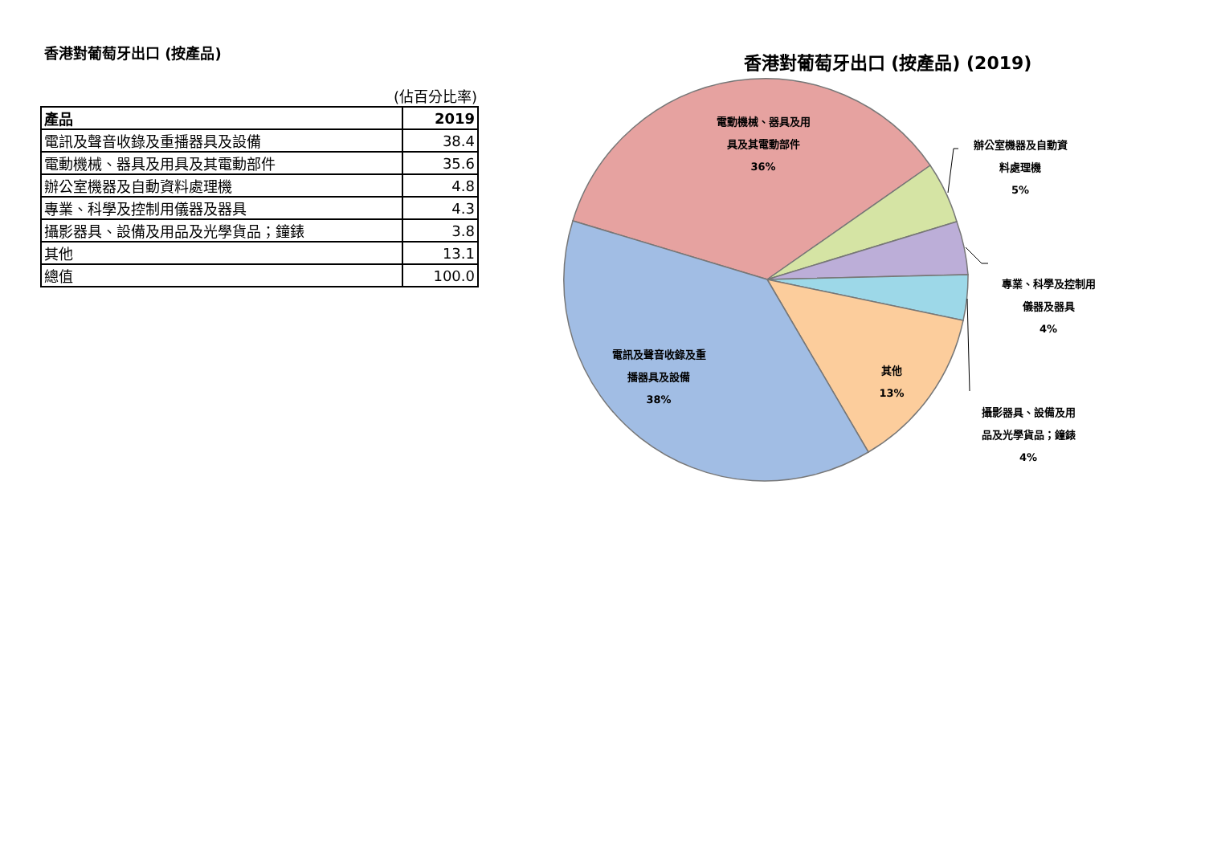香港對葡萄牙出口 (按產品)
(佔百分比率)
| 產品 | 2019 |
| --- | --- |
| 電訊及聲音收錄及重播器具及設備 | 38.4 |
| 電動機械、器具及用具及其電動部件 | 35.6 |
| 辦公室機器及自動資料處理機 | 4.8 |
| 專業、科學及控制用儀器及器具 | 4.3 |
| 攝影器具、設備及用品及光學貨品；鐘錶 | 3.8 |
| 其他 | 13.1 |
| 總值 | 100.0 |
香港對葡萄牙出口 (按產品) (2019)
電動機械、器具及用
具及其電動部件
36%
辦公室機器及自動資
料處理機
5%
專業、科學及控制用
儀器及器具
4%
攝影器具、設備及用
品及光學貨品；鐘錶
4%
其他
13%
電訊及聲音收錄及重
播器具及設備
38%